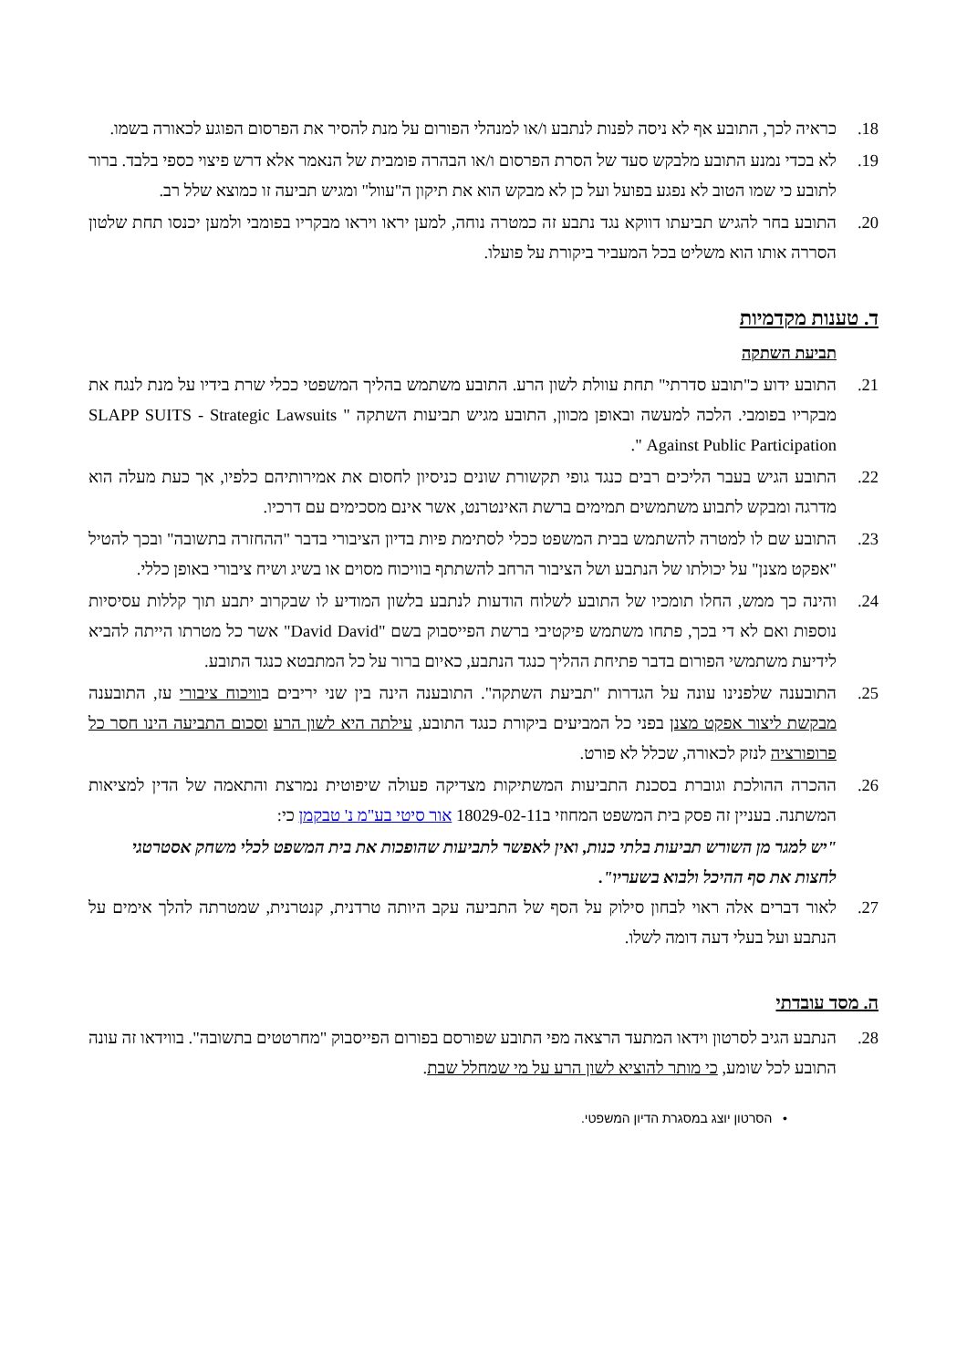18. כראיה לכך, התובע אף לא ניסה לפנות לנתבע ו/או למנהלי הפורום על מנת להסיר את הפרסום הפוגע לכאורה בשמו.
19. לא בכדי נמנע התובע מלבקש סעד של הסרת הפרסום ו/או הבהרה פומבית של הנאמר אלא דרש פיצוי כספי בלבד. ברור לתובע כי שמו הטוב לא נפגע בפועל ועל כן לא מבקש הוא את תיקון ה"עוול" ומגיש תביעה זו כמוצא שלל רב.
20. התובע בחר להגיש תביעתו דווקא נגד נתבע זה כמטרה נוחה, למען יראו ויראו מבקריו בפומבי ולמען יכנסו תחת שלטון הסררה אותו הוא משליט בכל המעביר ביקורת על פועלו.
ד. טענות מקדמיות
תביעת השתקה
21. התובע ידוע כ"תובע סדרתי" תחת עוולת לשון הרע. התובע משתמש בהליך המשפטי ככלי שרת בידיו על מנת לנגח את מבקריו בפומבי. הלכה למעשה ובאופן מכוון, התובע מגיש תביעות השתקה " SLAPP SUITS - Strategic Lawsuits Against Public Participation ".
22. התובע הגיש בעבר הליכים רבים כנגד גופי תקשורת שונים כניסיון לחסום את אמירותיהם כלפיו, אך כעת מעלה הוא מדרגה ומבקש לתבוע משתמשים תמימים ברשת האינטרנט, אשר אינם מסכימים עם דרכיו.
23. התובע שם לו למטרה להשתמש בבית המשפט ככלי לסתימת פיות בדיון הציבורי בדבר "ההחזרה בתשובה" ובכך להטיל "אפקט מצנן" על יכולתו של הנתבע ושל הציבור הרחב להשתתף בוויכוח מסוים או בשיג ושיח ציבורי באופן כללי.
24. והינה כך ממש, החלו תומכיו של התובע לשלוח הודעות לנתבע בלשון המודיע לו שבקרוב יתבע תוך קללות עסיסיות נוספות ואם לא די בכך, פתחו משתמש פיקטיבי ברשת הפייסבוק בשם "David David" אשר כל מטרתו הייתה להביא לידיעת משתמשי הפורום בדבר פתיחת ההליך כנגד הנתבע, כאיום ברור על כל המתבטא כנגד התובע.
25. התובענה שלפנינו עונה על הגדרות "תביעת השתקה". התובענה הינה בין שני יריבים בוויכוח ציבורי עז, התובענה מבקשת ליצור אפקט מצנן בפני כל המביעים ביקורת כנגד התובע, עילתה היא לשון הרע וסכום התביעה הינו חסר כל פרופורציה לנזק לכאורה, שכלל לא פורט.
26. ההכרה ההולכת וגוברת בסכנת התביעות המשתיקות מצדיקה פעולה שיפוטית נמרצת והתאמה של הדין למציאות המשתנה. בעניין זה פסק בית המשפט המחוזי ב18029-02-11 אור סיטי בע"מ נ' טבקמן כי:
"יש למגר מן השורש תביעות בלתי כנות, ואין לאפשר לתביעות שהופכות את בית המשפט לכלי משחק אסטרטגי לחצות את סף ההיכל ולבוא בשעריו".
27. לאור דברים אלה ראוי לבחון סילוק על הסף של התביעה עקב היותה טרדנית, קנטרנית, שמטרתה להלך אימים על הנתבע ועל בעלי דעה דומה לשלו.
ה. מסד עובדתי
28. הנתבע הגיב לסרטון וידאו המתעד הרצאה מפי התובע שפורסם בפורום הפייסבוק "מחרטטים בתשובה". בווידאו זה עונה התובע לכל שומע, כי מותר להוציא לשון הרע על מי שמחלל שבת.
• הסרטון יוצג במסגרת הדיון המשפטי.